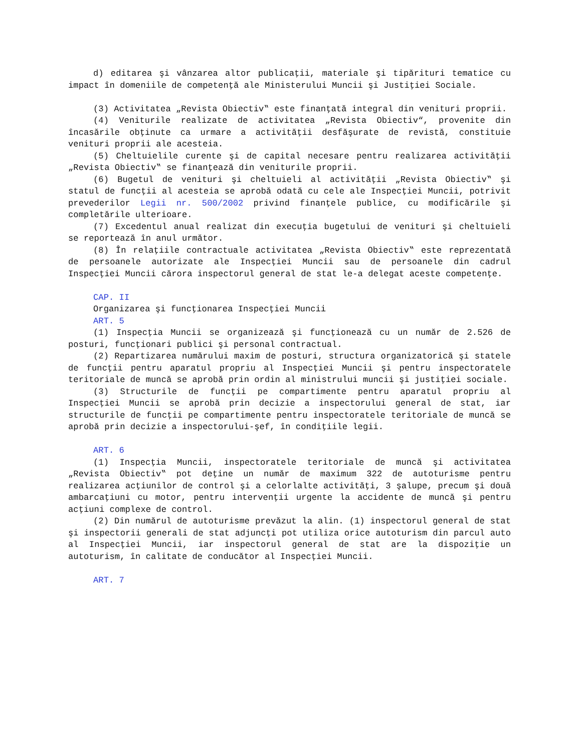d) editarea şi vânzarea altor publicaţii, materiale şi tipărituri tematice cu impact în domeniile de competenţă ale Ministerului Muncii şi Justiţiei Sociale.
(3) Activitatea „Revista Obiectiv‟ este finanţată integral din venituri proprii.
(4) Veniturile realizate de activitatea „Revista Obiectiv“, provenite din încasările obţinute ca urmare a activităţii desfăşurate de revistă, constituie venituri proprii ale acesteia.
(5) Cheltuielile curente şi de capital necesare pentru realizarea activităţii „Revista Obiectiv‟ se finanţează din veniturile proprii.
(6) Bugetul de venituri şi cheltuieli al activităţii „Revista Obiectiv‟ şi statul de funcţii al acesteia se aprobă odată cu cele ale Inspecţiei Muncii, potrivit prevederilor Legii nr. 500/2002 privind finanţele publice, cu modificările şi completările ulterioare.
(7) Excedentul anual realizat din execuţia bugetului de venituri şi cheltuieli se reportează în anul următor.
(8) În relaţiile contractuale activitatea „Revista Obiectiv‟ este reprezentată de persoanele autorizate ale Inspecţiei Muncii sau de persoanele din cadrul Inspecţiei Muncii cărora inspectorul general de stat le-a delegat aceste competenţe.
CAP. II
Organizarea şi funcţionarea Inspecţiei Muncii
ART. 5
(1) Inspecţia Muncii se organizează şi funcţionează cu un număr de 2.526 de posturi, funcţionari publici şi personal contractual.
(2) Repartizarea numărului maxim de posturi, structura organizatorică şi statele de funcţii pentru aparatul propriu al Inspecţiei Muncii şi pentru inspectoratele teritoriale de muncă se aprobă prin ordin al ministrului muncii şi justiţiei sociale.
(3) Structurile de funcţii pe compartimente pentru aparatul propriu al Inspecţiei Muncii se aprobă prin decizie a inspectorului general de stat, iar structurile de funcţii pe compartimente pentru inspectoratele teritoriale de muncă se aprobă prin decizie a inspectorului-şef, în condiţiile legii.
ART. 6
(1) Inspecţia Muncii, inspectoratele teritoriale de muncă şi activitatea „Revista Obiectiv‟ pot deţine un număr de maximum 322 de autoturisme pentru realizarea acţiunilor de control şi a celorlalte activităţi, 3 şalupe, precum şi două ambarcaţiuni cu motor, pentru intervenţii urgente la accidente de muncă şi pentru acţiuni complexe de control.
(2) Din numărul de autoturisme prevăzut la alin. (1) inspectorul general de stat şi inspectorii generali de stat adjuncţi pot utiliza orice autoturism din parcul auto al Inspecţiei Muncii, iar inspectorul general de stat are la dispoziţie un autoturism, în calitate de conducător al Inspecţiei Muncii.
ART. 7